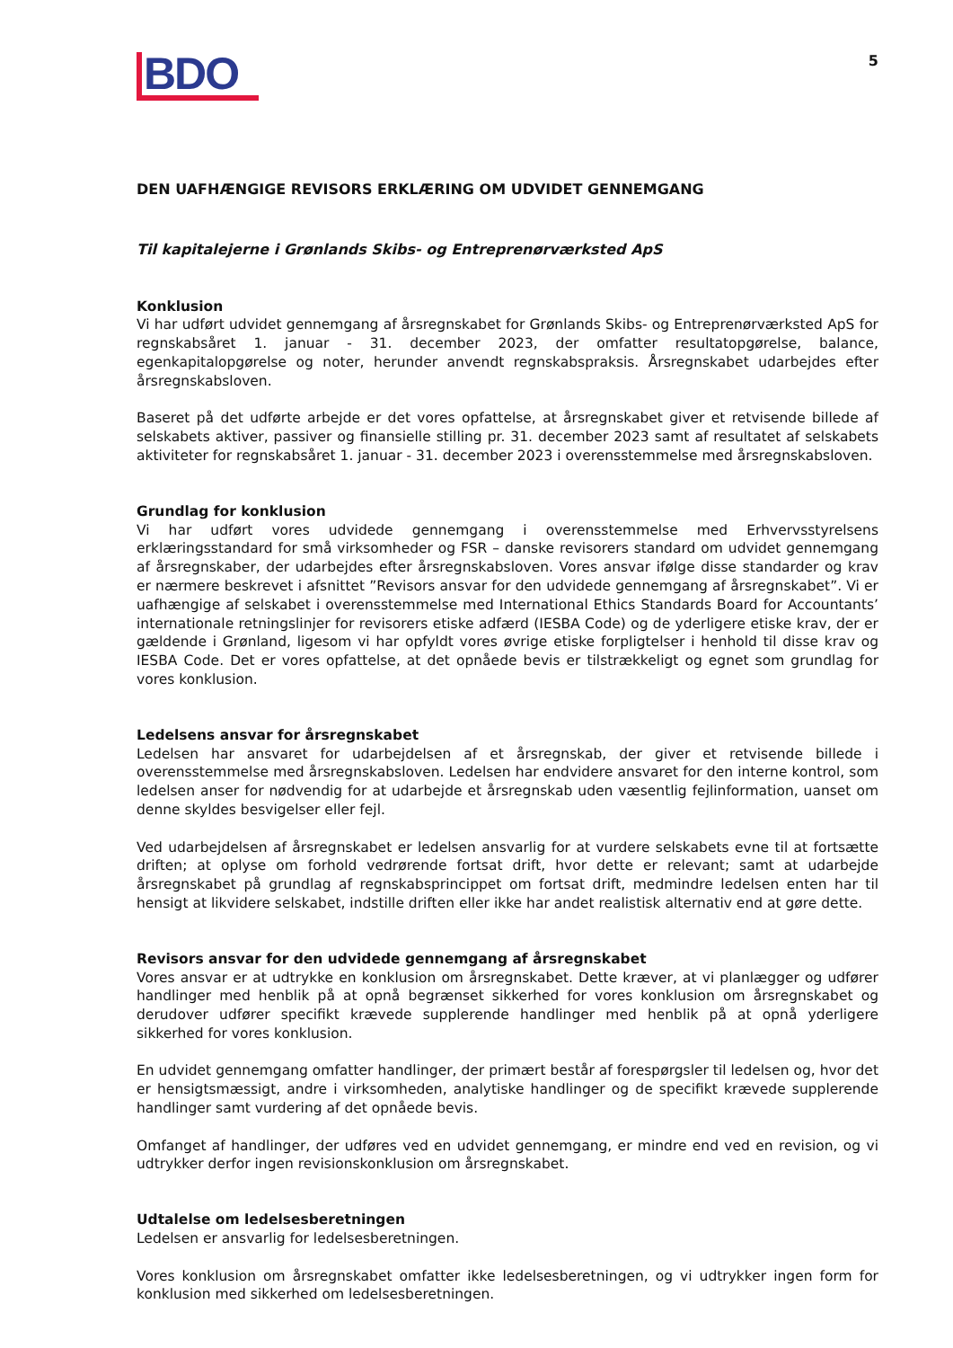BDO
5
DEN UAFHÆNGIGE REVISORS ERKLÆRING OM UDVIDET GENNEMGANG
Til kapitalejerne i Grønlands Skibs- og Entreprenørværksted ApS
Konklusion
Vi har udført udvidet gennemgang af årsregnskabet for Grønlands Skibs- og Entreprenørværksted ApS for regnskabsåret 1. januar - 31. december 2023, der omfatter resultatopgørelse, balance, egenkapitalopgørelse og noter, herunder anvendt regnskabspraksis. Årsregnskabet udarbejdes efter årsregnskabsloven.
Baseret på det udførte arbejde er det vores opfattelse, at årsregnskabet giver et retvisende billede af selskabets aktiver, passiver og finansielle stilling pr. 31. december 2023 samt af resultatet af selskabets aktiviteter for regnskabsåret 1. januar - 31. december 2023 i overensstemmelse med årsregnskabsloven.
Grundlag for konklusion
Vi har udført vores udvidede gennemgang i overensstemmelse med Erhvervsstyrelsens erklæringsstandard for små virksomheder og FSR – danske revisorers standard om udvidet gennemgang af årsregnskaber, der udarbejdes efter årsregnskabsloven. Vores ansvar ifølge disse standarder og krav er nærmere beskrevet i afsnittet ”Revisors ansvar for den udvidede gennemgang af årsregnskabet”. Vi er uafhængige af selskabet i overensstemmelse med International Ethics Standards Board for Accountants’ internationale retningslinjer for revisorers etiske adfærd (IESBA Code) og de yderligere etiske krav, der er gældende i Grønland, ligesom vi har opfyldt vores øvrige etiske forpligtelser i henhold til disse krav og IESBA Code. Det er vores opfattelse, at det opnåede bevis er tilstrækkeligt og egnet som grundlag for vores konklusion.
Ledelsens ansvar for årsregnskabet
Ledelsen har ansvaret for udarbejdelsen af et årsregnskab, der giver et retvisende billede i overensstemmelse med årsregnskabsloven. Ledelsen har endvidere ansvaret for den interne kontrol, som ledelsen anser for nødvendig for at udarbejde et årsregnskab uden væsentlig fejlinformation, uanset om denne skyldes besvigelser eller fejl.
Ved udarbejdelsen af årsregnskabet er ledelsen ansvarlig for at vurdere selskabets evne til at fortsætte driften; at oplyse om forhold vedrørende fortsat drift, hvor dette er relevant; samt at udarbejde årsregnskabet på grundlag af regnskabsprincippet om fortsat drift, medmindre ledelsen enten har til hensigt at likvidere selskabet, indstille driften eller ikke har andet realistisk alternativ end at gøre dette.
Revisors ansvar for den udvidede gennemgang af årsregnskabet
Vores ansvar er at udtrykke en konklusion om årsregnskabet. Dette kræver, at vi planlægger og udfører handlinger med henblik på at opnå begrænset sikkerhed for vores konklusion om årsregnskabet og derudover udfører specifikt krævede supplerende handlinger med henblik på at opnå yderligere sikkerhed for vores konklusion.
En udvidet gennemgang omfatter handlinger, der primært består af forespørgsler til ledelsen og, hvor det er hensigtsmæssigt, andre i virksomheden, analytiske handlinger og de specifikt krævede supplerende handlinger samt vurdering af det opnåede bevis.
Omfanget af handlinger, der udføres ved en udvidet gennemgang, er mindre end ved en revision, og vi udtrykker derfor ingen revisionskonklusion om årsregnskabet.
Udtalelse om ledelsesberetningen
Ledelsen er ansvarlig for ledelsesberetningen.
Vores konklusion om årsregnskabet omfatter ikke ledelsesberetningen, og vi udtrykker ingen form for konklusion med sikkerhed om ledelsesberetningen.